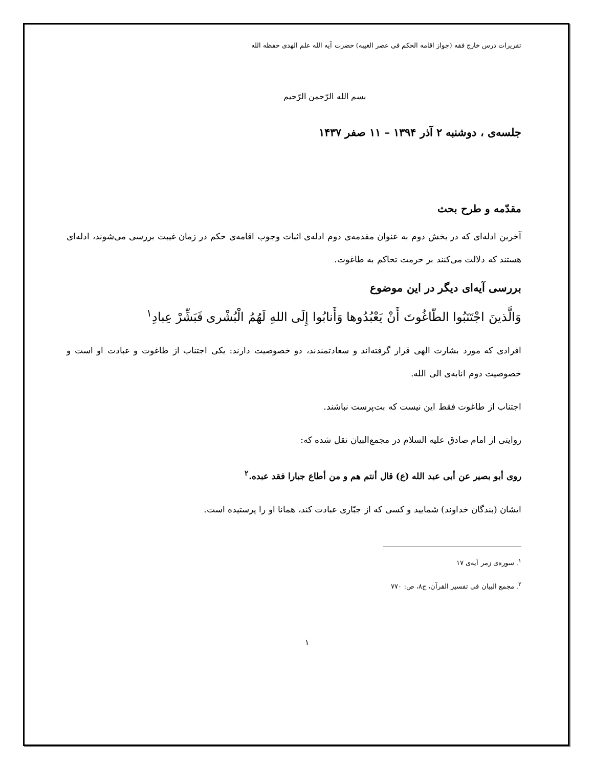تقریرات درس خارج فقه (جواز اقامه الحکم فی عصر الغیبه) حضرت آیه الله علم الهدی حفظه الله
بسم الله الرّحمن الرّحیم
جلسه‌ی ، دوشنبه ۲ آذر ۱۳۹۴ – ۱۱ صفر ۱۴۳۷
مقدّمه و طرح بحث
آخرین ادله‌ای که در بخش دوم به عنوان مقدمه‌ی دوم ادله‌ی اثبات وجوب اقامه‌ی حکم در زمان غیبت بررسی می‌شوند، ادله‌ای هستند که دلالت می‌کنند بر حرمت تحاکم به طاغوت.
بررسی آیه‌ای دیگر در این موضوع
وَالَّذینَ اجْتَنَبُوا الطّاغُوتَ أَنْ یَعْبُدُوها وَأَنابُوا إِلَی اللهِ لَهُمُ الْبُشْری فَبَشِّرْ عِبادِ<sup>۱</sup>
افرادی که مورد بشارت الهی قرار گرفته‌اند و سعادتمندند، دو خصوصیت دارند: یکی اجتناب از طاغوت و عبادت او است و خصوصیت دوم انابه‌ی الی الله.
اجتناب از طاغوت فقط این نیست که بت‌پرست نباشند.
روایتی از امام صادق علیه السلام در مجمع‌البیان نقل شده که:
روی أبو بصیر عن أبی عبد الله (ع) قال أنتم هم و من أطاع جبارا فقد عبده.<sup>۲</sup>
ایشان (بندگان خداوند) شمایید و کسی که از جبّاری عبادت کند، همانا او را پرستیده است.
<sup>۱</sup>. سوره‌ی زمر آیه‌ی ۱۷
<sup>۲</sup>. مجمع البیان فی تفسیر القرآن، ج۸، ص: ۷۷۰
۱